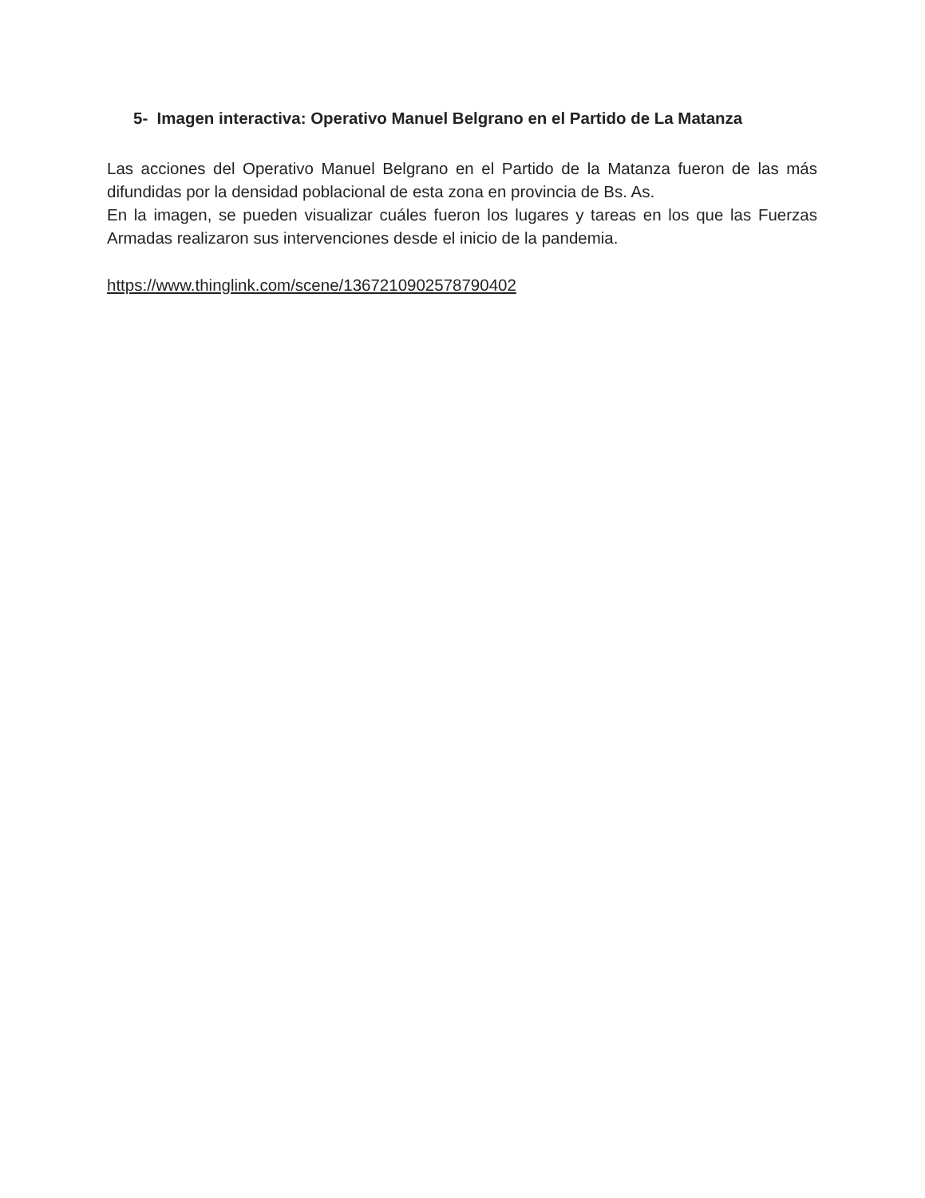5- Imagen interactiva: Operativo Manuel Belgrano en el Partido de La Matanza
Las acciones del Operativo Manuel Belgrano en el Partido de la Matanza fueron de las más difundidas por la densidad poblacional de esta zona en provincia de Bs. As.
En la imagen, se pueden visualizar cuáles fueron los lugares y tareas en los que las Fuerzas Armadas realizaron sus intervenciones desde el inicio de la pandemia.
https://www.thinglink.com/scene/1367210902578790402